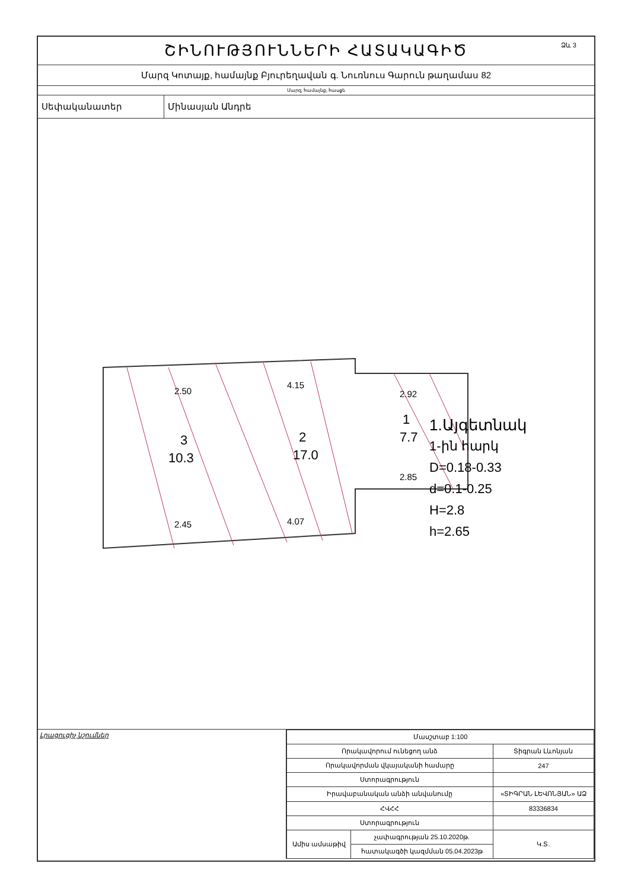ՇԻՆՈՒԹՅՈՒՆՆԵՐԻ ՀԱՏԱԿԱԳԻԾ Ձև 3
Մարզ Կոտայք, համայնք Բյուրեղավան գ. Նուռնուս Գարուն թաղամաս 82
Մարզ, համայնք, հասցե
Սեփականատեր Մինասյան Անդրե
2.50
4.15
2.92
2.45
4.07
2.85
3
10.3
2
17.0
1
7.7
1.Այգետնակ
1-ին հարկ
D=0.18-0.33
d=0.1-0.25
H=2.8
h=2.65
Լրացուցիչ նշումներ
| Մասշտաբ 1:100 | | |
| Որակավորում ունեցող անձ | | Տիգրան Լևոնյան |
| Որակավորման վկայականի համարը | | 247 |
| Ստորագրություն | | |
| Իրավաբանական անձի անվանումը | | «ՏԻԳՐԱՆ ԼԵՎՈՆՅԱՆ» ԱՁ |
| ՀՎՀՀ | | 83336834 |
| Ստորագրություն | | |
| Ամիս ամսաթիվ | չափագրության 25.10.2020թ. | Կ.Տ. |
| | հատակագծի կազմման 05.04.2023թ | |